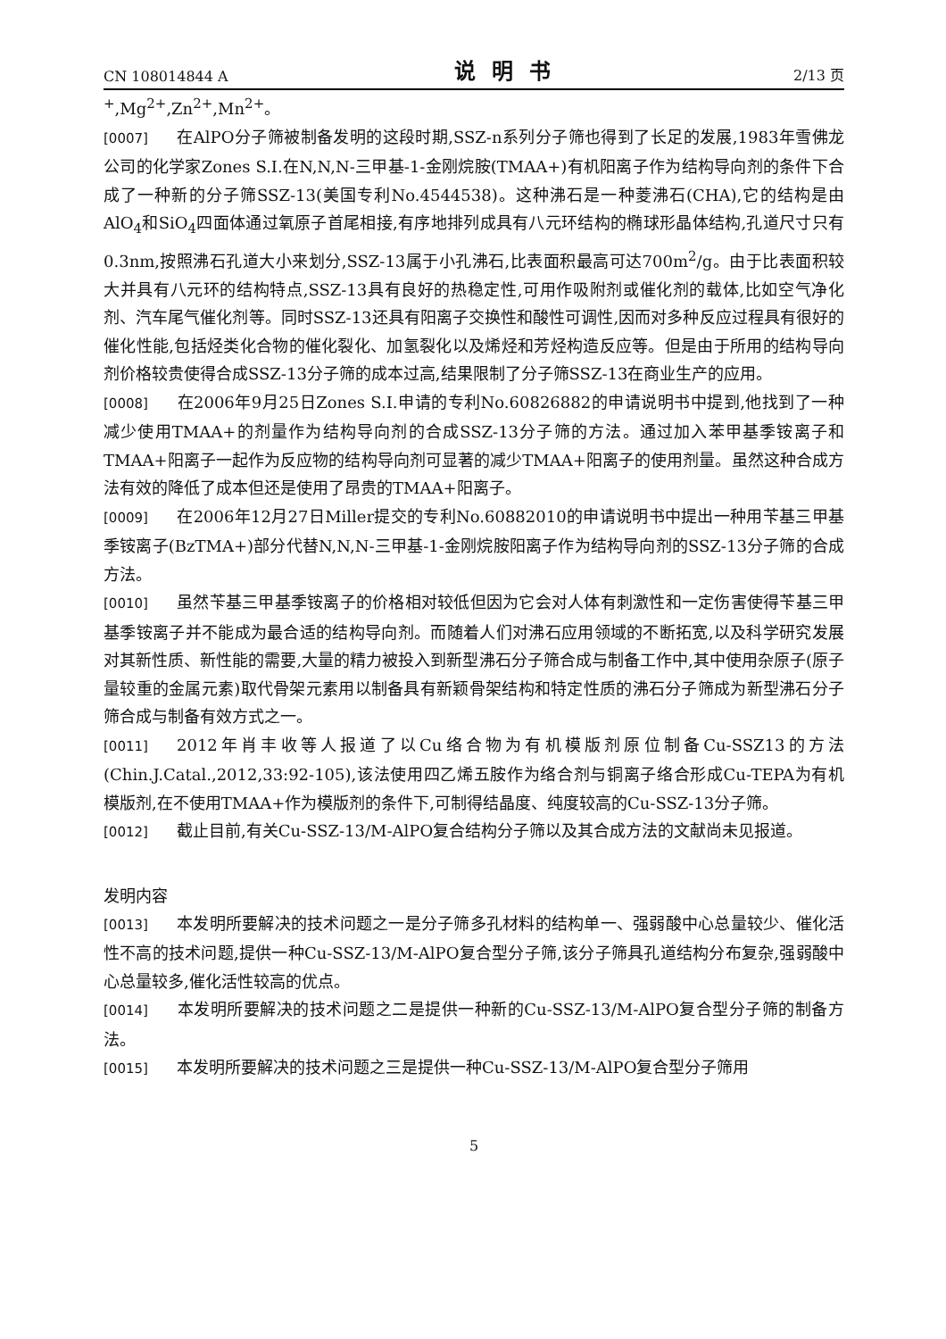CN 108014844 A 说明书 2/13 页
<sup>+</sup>,Mg<sup>2+</sup>,Zn<sup>2+</sup>,Mn<sup>2+</sup>。
[0007] 在AlPO分子筛被制备发明的这段时期,SSZ-n系列分子筛也得到了长足的发展,1983年雪佛龙公司的化学家Zones S.I.在N,N,N-三甲基-1-金刚烷胺(TMAA+)有机阳离子作为结构导向剂的条件下合成了一种新的分子筛SSZ-13(美国专利No.4544538)。这种沸石是一种菱沸石(CHA),它的结构是由AlO<sub>4</sub>和SiO<sub>4</sub>四面体通过氧原子首尾相接,有序地排列成具有八元环结构的椭球形晶体结构,孔道尺寸只有0.3nm,按照沸石孔道大小来划分,SSZ-13属于小孔沸石,比表面积最高可达700m<sup>2</sup>/g。由于比表面积较大并具有八元环的结构特点,SSZ-13具有良好的热稳定性,可用作吸附剂或催化剂的载体,比如空气净化剂、汽车尾气催化剂等。同时SSZ-13还具有阳离子交换性和酸性可调性,因而对多种反应过程具有很好的催化性能,包括烃类化合物的催化裂化、加氢裂化以及烯烃和芳烃构造反应等。但是由于所用的结构导向剂价格较贵使得合成SSZ-13分子筛的成本过高,结果限制了分子筛SSZ-13在商业生产的应用。
[0008] 在2006年9月25日Zones S.I.申请的专利No.60826882的申请说明书中提到,他找到了一种减少使用TMAA+的剂量作为结构导向剂的合成SSZ-13分子筛的方法。通过加入苯甲基季铵离子和TMAA+阳离子一起作为反应物的结构导向剂可显著的减少TMAA+阳离子的使用剂量。虽然这种合成方法有效的降低了成本但还是使用了昂贵的TMAA+阳离子。
[0009] 在2006年12月27日Miller提交的专利No.60882010的申请说明书中提出一种用苄基三甲基季铵离子(BzTMA+)部分代替N,N,N-三甲基-1-金刚烷胺阳离子作为结构导向剂的SSZ-13分子筛的合成方法。
[0010] 虽然苄基三甲基季铵离子的价格相对较低但因为它会对人体有刺激性和一定伤害使得苄基三甲基季铵离子并不能成为最合适的结构导向剂。而随着人们对沸石应用领域的不断拓宽,以及科学研究发展对其新性质、新性能的需要,大量的精力被投入到新型沸石分子筛合成与制备工作中,其中使用杂原子(原子量较重的金属元素)取代骨架元素用以制备具有新颖骨架结构和特定性质的沸石分子筛成为新型沸石分子筛合成与制备有效方式之一。
[0011] 2012年肖丰收等人报道了以Cu络合物为有机模版剂原位制备Cu-SSZ13的方法(Chin.J.Catal.,2012,33:92-105),该法使用四乙烯五胺作为络合剂与铜离子络合形成Cu-TEPA为有机模版剂,在不使用TMAA+作为模版剂的条件下,可制得结晶度、纯度较高的Cu-SSZ-13分子筛。
[0012] 截止目前,有关Cu-SSZ-13/M-AlPO复合结构分子筛以及其合成方法的文献尚未见报道。
发明内容
[0013] 本发明所要解决的技术问题之一是分子筛多孔材料的结构单一、强弱酸中心总量较少、催化活性不高的技术问题,提供一种Cu-SSZ-13/M-AlPO复合型分子筛,该分子筛具孔道结构分布复杂,强弱酸中心总量较多,催化活性较高的优点。
[0014] 本发明所要解决的技术问题之二是提供一种新的Cu-SSZ-13/M-AlPO复合型分子筛的制备方法。
[0015] 本发明所要解决的技术问题之三是提供一种Cu-SSZ-13/M-AlPO复合型分子筛用
5